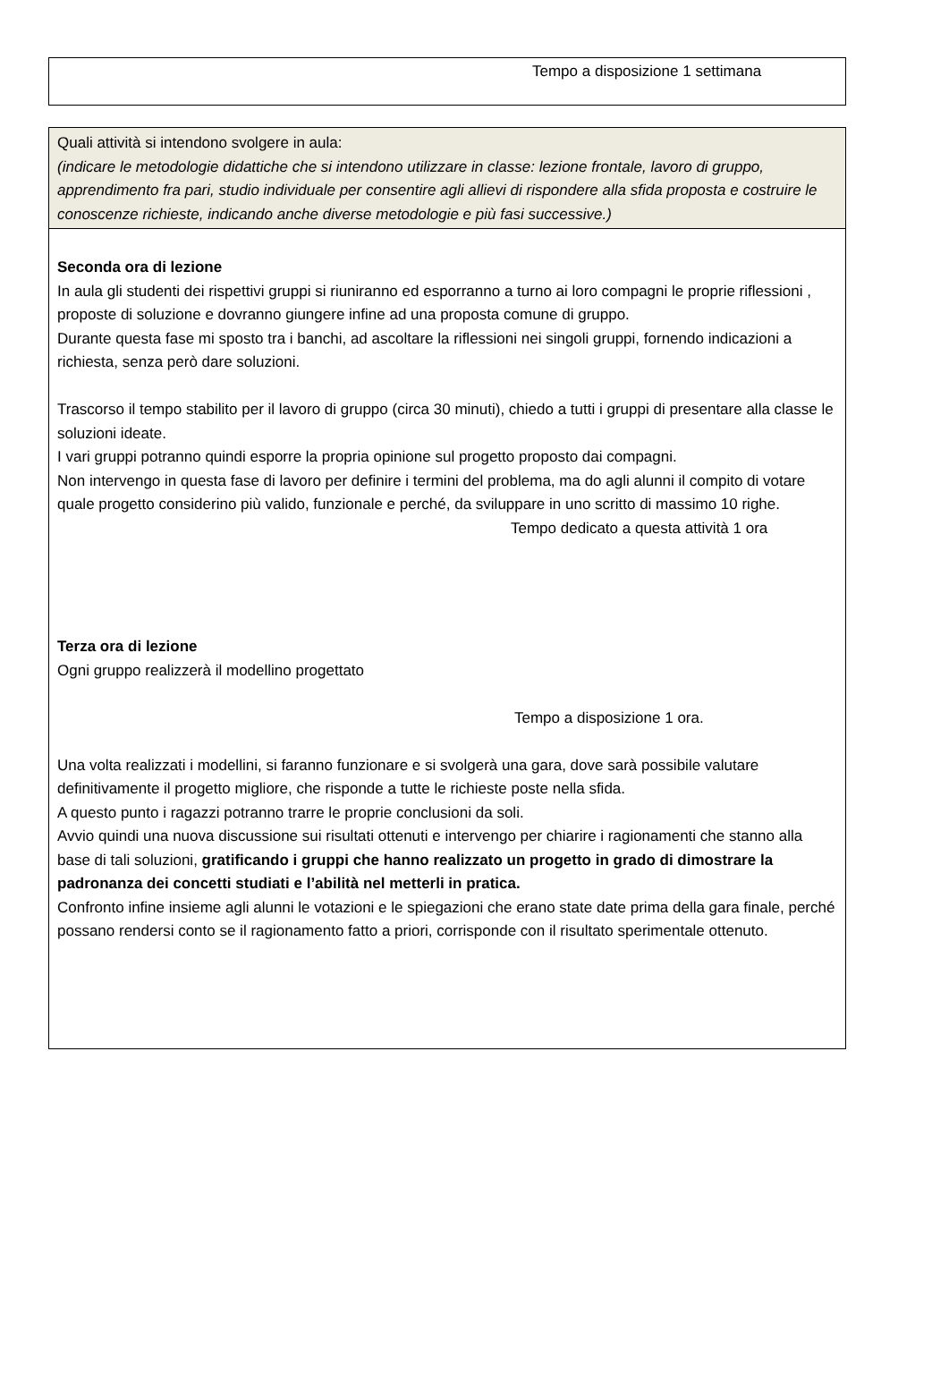Tempo a disposizione 1 settimana
Quali attività si intendono svolgere in aula:
(indicare le metodologie didattiche che si intendono utilizzare in classe: lezione frontale, lavoro di gruppo, apprendimento fra pari, studio individuale per consentire agli allievi di rispondere alla sfida proposta e costruire le conoscenze richieste, indicando anche diverse metodologie e più fasi successive.)
Seconda ora di lezione
In aula gli studenti dei rispettivi gruppi si riuniranno ed esporranno a turno ai loro compagni le proprie riflessioni , proposte di soluzione e dovranno giungere infine ad una proposta comune di gruppo.
Durante questa fase mi sposto tra i banchi, ad ascoltare la riflessioni nei singoli gruppi, fornendo indicazioni a richiesta, senza però dare soluzioni.
Trascorso il tempo stabilito per il lavoro di gruppo (circa 30 minuti), chiedo a tutti i gruppi di presentare alla classe le soluzioni ideate.
I vari gruppi potranno quindi esporre la propria opinione sul progetto proposto dai compagni.
Non intervengo in questa fase di lavoro per definire i termini del problema, ma do agli alunni il compito di votare quale progetto considerino più valido, funzionale e perché, da sviluppare in uno scritto di massimo 10 righe.
Tempo dedicato a questa attività 1 ora
Terza ora di lezione
Ogni gruppo realizzerà il modellino progettato
Tempo a disposizione 1 ora.
Una volta realizzati i modellini, si faranno funzionare e si svolgerà una gara, dove sarà possibile valutare definitivamente il progetto migliore, che risponde a tutte le richieste poste nella sfida.
A questo punto i ragazzi potranno trarre le proprie conclusioni da soli.
Avvio quindi una nuova discussione sui risultati ottenuti e intervengo per chiarire i ragionamenti che stanno alla base di tali soluzioni, gratificando i gruppi che hanno realizzato un progetto in grado di dimostrare la padronanza dei concetti studiati e l’abilità nel metterli in pratica.
Confronto infine insieme agli alunni le votazioni e le spiegazioni che erano state date prima della gara finale, perché possano rendersi conto se il ragionamento fatto a priori, corrisponde con il risultato sperimentale ottenuto.